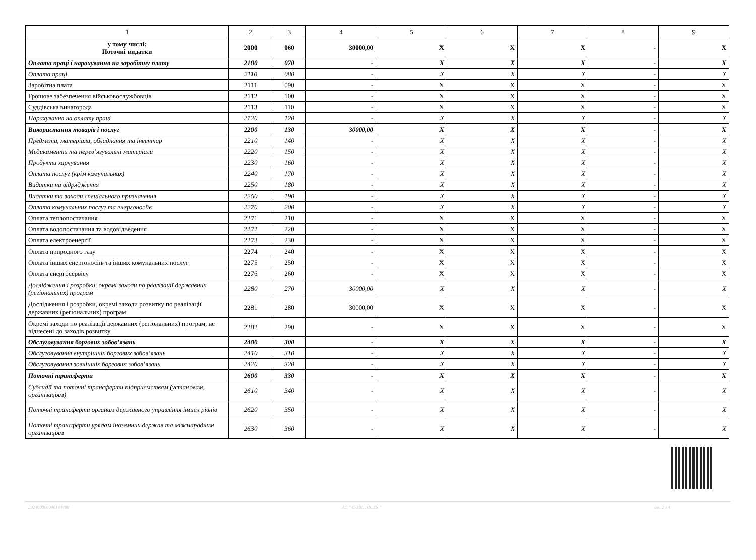| 1 | 2 | 3 | 4 | 5 | 6 | 7 | 8 | 9 |
| --- | --- | --- | --- | --- | --- | --- | --- | --- |
| у тому числі: Поточні видатки | 2000 | 060 | 30000,00 | X | X | X | - | X |
| Оплата праці і нарахування на заробітну плату | 2100 | 070 | - | X | X | X | - | X |
| Оплата праці | 2110 | 080 | - | X | X | X | - | X |
| Заробітна плата | 2111 | 090 | - | X | X | X | - | X |
| Грошове забезпечення військовослужбовців | 2112 | 100 | - | X | X | X | - | X |
| Суддівська винагорода | 2113 | 110 | - | X | X | X | - | X |
| Нарахування на оплату праці | 2120 | 120 | - | X | X | X | - | X |
| Використання товарів і послуг | 2200 | 130 | 30000,00 | X | X | X | - | X |
| Предмети, матеріали, обладнання та інвентар | 2210 | 140 | - | X | X | X | - | X |
| Медикаменти та перев’язувальні матеріали | 2220 | 150 | - | X | X | X | - | X |
| Продукти харчування | 2230 | 160 | - | X | X | X | - | X |
| Оплата послуг (крім комунальних) | 2240 | 170 | - | X | X | X | - | X |
| Видатки на відрядження | 2250 | 180 | - | X | X | X | - | X |
| Видатки та заходи спеціального призначення | 2260 | 190 | - | X | X | X | - | X |
| Оплата комунальних послуг та енергоносіїв | 2270 | 200 | - | X | X | X | - | X |
| Оплата теплопостачання | 2271 | 210 | - | X | X | X | - | X |
| Оплата водопостачання та водовідведення | 2272 | 220 | - | X | X | X | - | X |
| Оплата електроенергії | 2273 | 230 | - | X | X | X | - | X |
| Оплата природного газу | 2274 | 240 | - | X | X | X | - | X |
| Оплата інших енергоносіїв та інших комунальних послуг | 2275 | 250 | - | X | X | X | - | X |
| Оплата енергосервісу | 2276 | 260 | - | X | X | X | - | X |
| Дослідження і розробки, окремі заходи по реалізації державних (регіональних) програм | 2280 | 270 | 30000,00 | X | X | X | - | X |
| Дослідження і розробки, окремі заходи розвитку по реалізації державних (регіональних) програм | 2281 | 280 | 30000,00 | X | X | X | - | X |
| Окремі заходи по реалізації державних (регіональних) програм, не віднесені до заходів розвитку | 2282 | 290 | - | X | X | X | - | X |
| Обслуговування боргових зобов’язань | 2400 | 300 | - | X | X | X | - | X |
| Обслуговування внутрішніх боргових зобов’язань | 2410 | 310 | - | X | X | X | - | X |
| Обслуговування зовнішніх боргових зобов’язань | 2420 | 320 | - | X | X | X | - | X |
| Поточні трансферти | 2600 | 330 | - | X | X | X | - | X |
| Субсидії та поточні трансферти підприємствам (установам, організаціям) | 2610 | 340 | - | X | X | X | - | X |
| Поточні трансферти органам державного управління інших рівнів | 2620 | 350 | - | X | X | X | - | X |
| Поточні трансферти урядам іноземних держав та міжнародним організаціям | 2630 | 360 | - | X | X | X | - | X |
202400000046144488 АС " Є-ЗВІТНІСТЬ " ст. 2 з 4